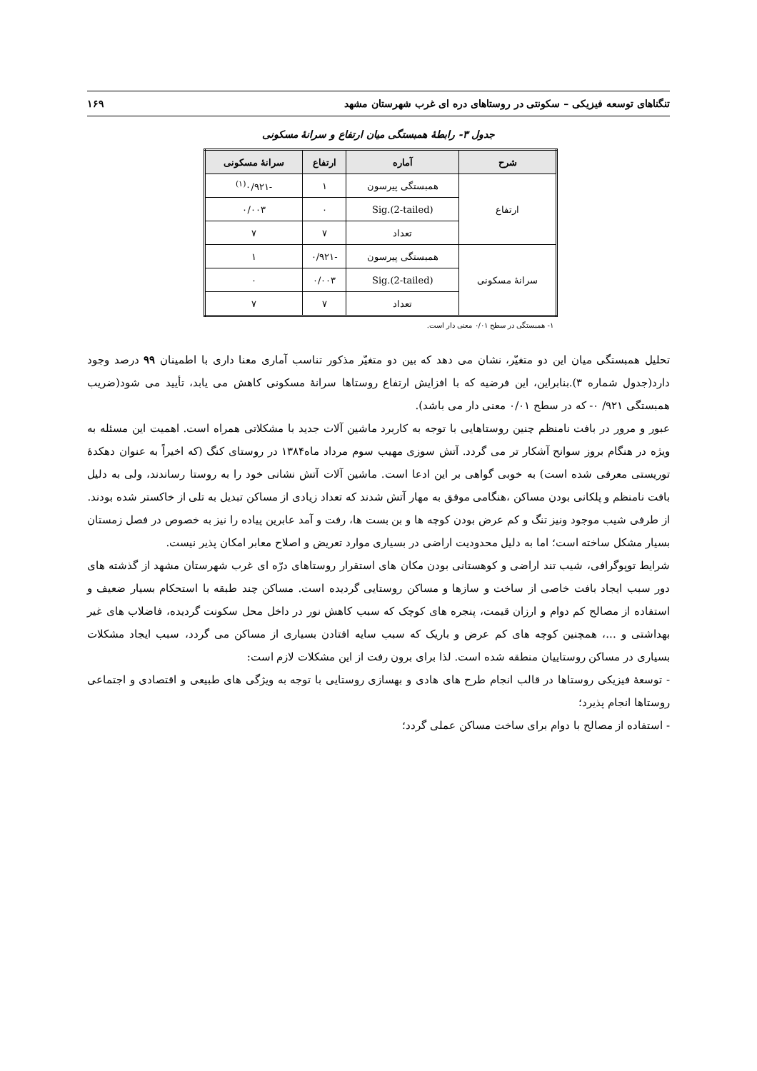تنگناهای توسعه فیزیکی – سکونتی در روستاهای دره ای غرب شهرستان مشهد ۱۶۹
جدول ۳- رابطهٔ همبستگی میان ارتفاع و سرانهٔ مسکونی
| شرح | آماره | ارتفاع | سرانهٔ مسکونی |
| --- | --- | --- | --- |
| ارتفاع | همبستگی پیرسون | ۱ | -۰/۹۲۱<sup>(۱)</sup> |
| | Sig.(2-tailed) | ۰ | ۰/۰۰۳ |
| | تعداد | ۷ | ۷ |
| سرانهٔ مسکونی | همبستگی پیرسون | -۰/۹۲۱ | ۱ |
| | Sig.(2-tailed) | ۰/۰۰۳ | ۰ |
| | تعداد | ۷ | ۷ |
۱- همبستگی در سطح ۰/۰۱ معنی دار است.
تحلیل همبستگی میان این دو متغیّر، نشان می دهد که بین دو متغیّر مذکور تناسب آماری معنا داری با اطمینان ۹۹ درصد وجود دارد(جدول شماره ۳).بنابراین، این فرضیه که با افزایش ارتفاع روستاها سرانهٔ مسکونی کاهش می یابد، تأیید می شود(ضریب همبستگی ۹۲۱/ ۰- که در سطح ۰/۰۱ معنی دار می باشد).
عبور و مرور در بافت نامنظم چنین روستاهایی با توجه به کاربرد ماشین آلات جدید با مشکلاتی همراه است. اهمیت این مسئله به ویژه در هنگام بروز سوانح آشکار تر می گردد. آتش سوزی مهیب سوم مرداد ماه۱۳۸۴ در روستای کنگ (که اخیراً به عنوان دهکدهٔ توریستی معرفی شده است) به خوبی گواهی بر این ادعا است. ماشین آلات آتش نشانی خود را به روستا رساندند، ولی به دلیل بافت نامنظم و پلکانی بودن مساکن ،هنگامی موفق به مهار آتش شدند که تعداد زیادی از مساکن تبدیل به تلی از خاکستر شده بودند.
از طرفی شیب موجود ونیز تنگ و کم عرض بودن کوچه ها و بن بست ها، رفت و آمد عابرین پیاده را نیز به خصوص در فصل زمستان بسیار مشکل ساخته است؛ اما به دلیل محدودیت اراضی در بسیاری موارد تعریض و اصلاح معابر امکان پذیر نیست.
شرایط توپوگرافی، شیب تند اراضی و کوهستانی بودن مکان های استقرار روستاهای درّه ای غرب شهرستان مشهد از گذشته های دور سبب ایجاد بافت خاصی از ساخت و سازها و مساکن روستایی گردیده است. مساکن چند طبقه با استحکام بسیار ضعیف و استفاده از مصالح کم دوام و ارزان قیمت، پنجره های کوچک که سبب کاهش نور در داخل محل سکونت گردیده، فاضلاب های غیر بهداشتی و ...، همچنین کوچه های کم عرض و باریک که سبب سایه افتادن بسیاری از مساکن می گردد، سبب ایجاد مشکلات بسیاری در مساکن روستاییان منطقه شده است. لذا برای برون رفت از این مشکلات لازم است:
- توسعهٔ فیزیکی روستاها در قالب انجام طرح های هادی و بهسازی روستایی با توجه به ویژگی های طبیعی و اقتصادی و اجتماعی روستاها انجام پذیرد؛
- استفاده از مصالح با دوام برای ساخت مساکن عملی گردد؛